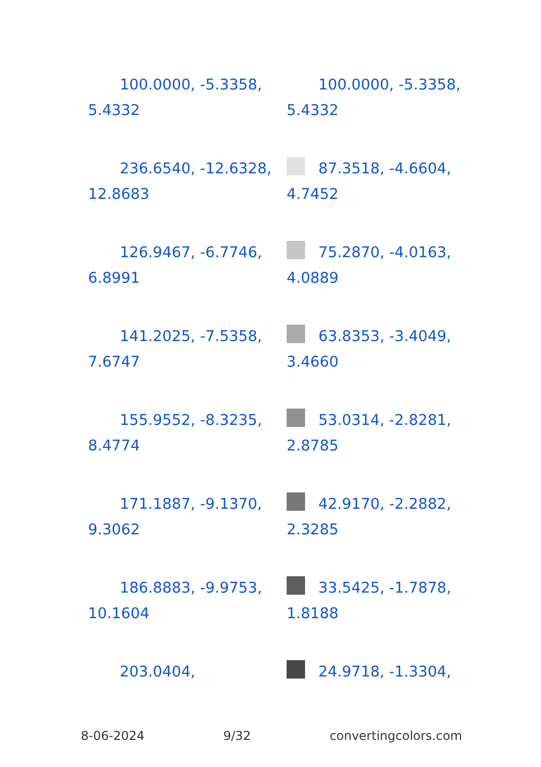| 100.0000, -5.3358, 5.4332 | 100.0000, -5.3358, 5.4332 |
| 236.6540, -12.6328, 12.8683 | 87.3518, -4.6604, 4.7452 |
| 126.9467, -6.7746, 6.8991 | 75.2870, -4.0163, 4.0889 |
| 141.2025, -7.5358, 7.6747 | 63.8353, -3.4049, 3.4660 |
| 155.9552, -8.3235, 8.4774 | 53.0314, -2.8281, 2.8785 |
| 171.1887, -9.1370, 9.3062 | 42.9170, -2.2882, 2.3285 |
| 186.8883, -9.9753, 10.1604 | 33.5425, -1.7878, 1.8188 |
| 203.0404, | 24.9718, -1.3304, |
8-06-2024 9/32 convertingcolors.com